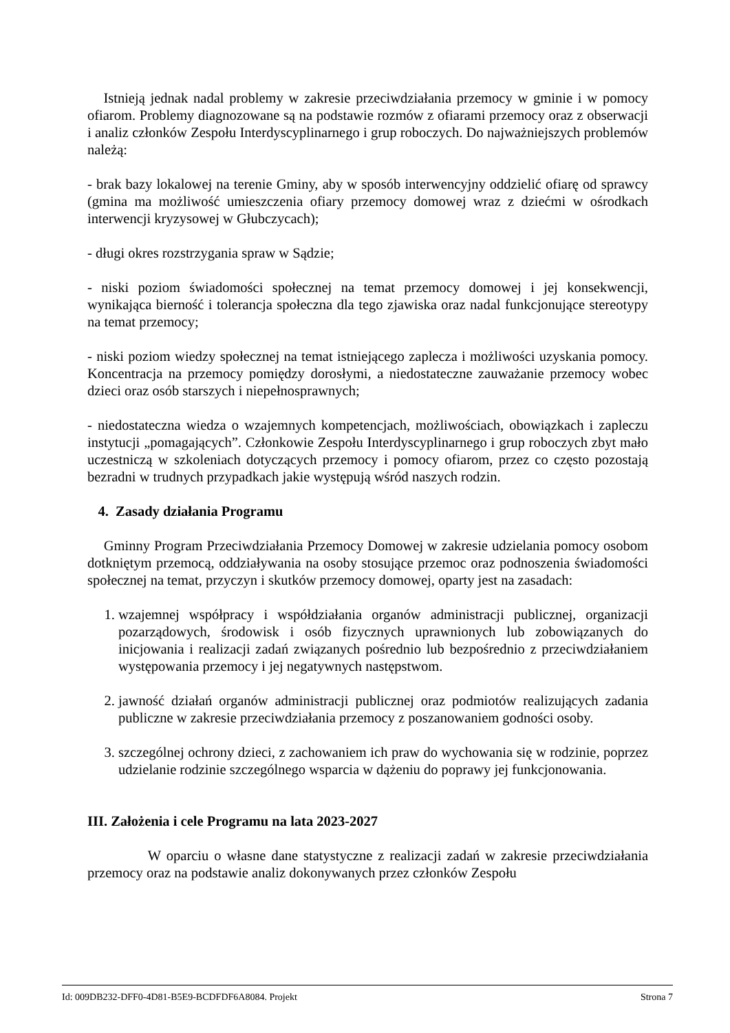Istnieją jednak nadal problemy w zakresie przeciwdziałania przemocy w gminie i w pomocy ofiarom. Problemy diagnozowane są na podstawie rozmów z ofiarami przemocy oraz z obserwacji i analiz członków Zespołu Interdyscyplinarnego i grup roboczych. Do najważniejszych problemów należą:
- brak bazy lokalowej na terenie Gminy, aby w sposób interwencyjny oddzielić ofiarę od sprawcy (gmina ma możliwość umieszczenia ofiary przemocy domowej wraz z dziećmi w ośrodkach interwencji kryzysowej w Głubczycach);
- długi okres rozstrzygania spraw w Sądzie;
- niski poziom świadomości społecznej na temat przemocy domowej i jej konsekwencji, wynikająca bierność i tolerancja społeczna dla tego zjawiska oraz nadal funkcjonujące stereotypy na temat przemocy;
- niski poziom wiedzy społecznej na temat istniejącego zaplecza i możliwości uzyskania pomocy. Koncentracja na przemocy pomiędzy dorosłymi, a niedostateczne zauważanie przemocy wobec dzieci oraz osób starszych i niepełnosprawnych;
- niedostateczna wiedza o wzajemnych kompetencjach, możliwościach, obowiązkach i zapleczu instytucji „pomagających”. Członkowie Zespołu Interdyscyplinarnego i grup roboczych zbyt mało uczestniczą w szkoleniach dotyczących przemocy i pomocy ofiarom, przez co często pozostają bezradni w trudnych przypadkach jakie występują wśród naszych rodzin.
4. Zasady działania Programu
Gminny Program Przeciwdziałania Przemocy Domowej w zakresie udzielania pomocy osobom dotkniętym przemocą, oddziaływania na osoby stosujące przemoc oraz podnoszenia świadomości społecznej na temat, przyczyn i skutków przemocy domowej, oparty jest na zasadach:
1. wzajemnej współpracy i współdziałania organów administracji publicznej, organizacji pozarządowych, środowisk i osób fizycznych uprawnionych lub zobowiązanych do inicjowania i realizacji zadań związanych pośrednio lub bezpośrednio z przeciwdziałaniem występowania przemocy i jej negatywnych następstwom.
2. jawność działań organów administracji publicznej oraz podmiotów realizujących zadania publiczne w zakresie przeciwdziałania przemocy z poszanowaniem godności osoby.
3. szczególnej ochrony dzieci, z zachowaniem ich praw do wychowania się w rodzinie, poprzez udzielanie rodzinie szczególnego wsparcia w dążeniu do poprawy jej funkcjonowania.
III. Założenia i cele Programu na lata 2023-2027
W oparciu o własne dane statystyczne z realizacji zadań w zakresie przeciwdziałania przemocy oraz na podstawie analiz dokonywanych przez członków Zespołu
Id: 009DB232-DFF0-4D81-B5E9-BCDFDF6A8084. Projekt Strona 7